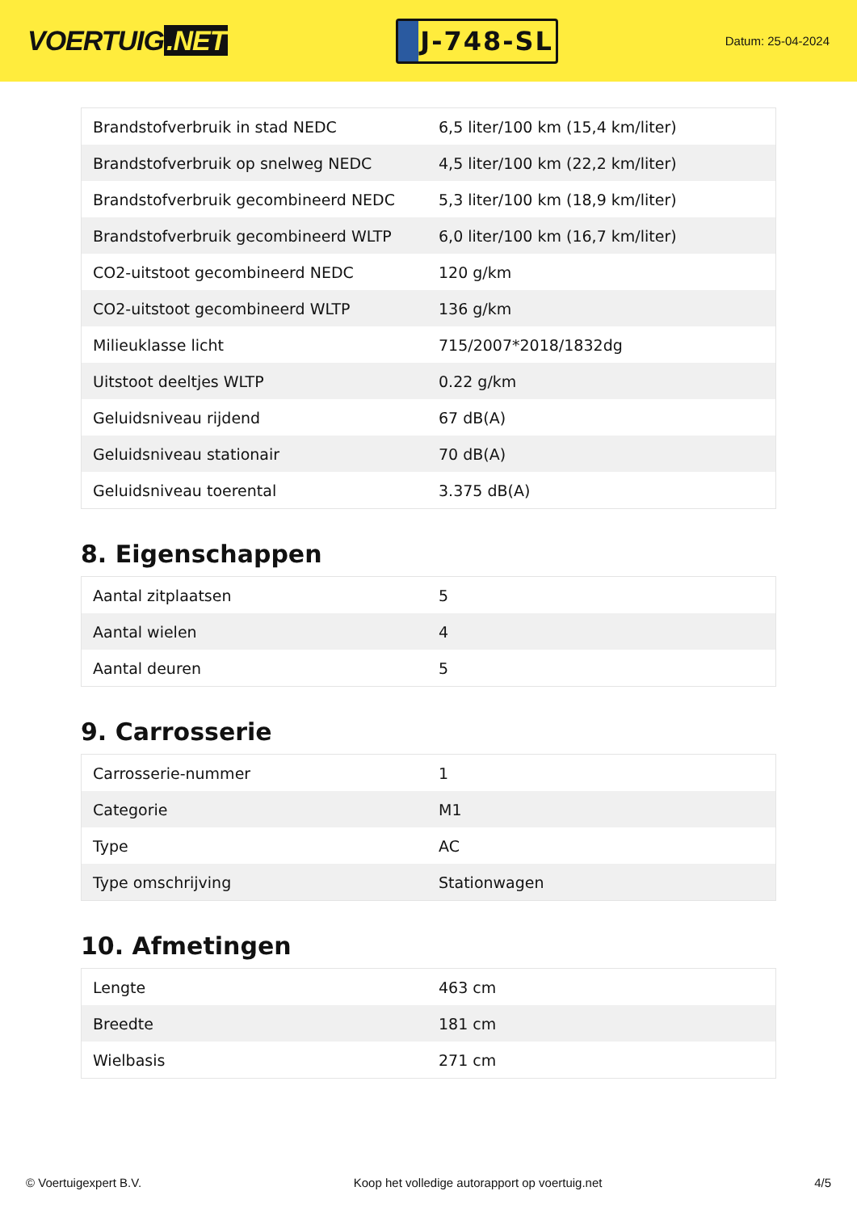VOERTUIG.NET
J-748-SL
Datum: 25-04-2024
| Brandstofverbruik in stad NEDC | 6,5 liter/100 km (15,4 km/liter) |
| Brandstofverbruik op snelweg NEDC | 4,5 liter/100 km (22,2 km/liter) |
| Brandstofverbruik gecombineerd NEDC | 5,3 liter/100 km (18,9 km/liter) |
| Brandstofverbruik gecombineerd WLTP | 6,0 liter/100 km (16,7 km/liter) |
| CO2-uitstoot gecombineerd NEDC | 120 g/km |
| CO2-uitstoot gecombineerd WLTP | 136 g/km |
| Milieuklasse licht | 715/2007*2018/1832dg |
| Uitstoot deeltjes WLTP | 0.22 g/km |
| Geluidsniveau rijdend | 67 dB(A) |
| Geluidsniveau stationair | 70 dB(A) |
| Geluidsniveau toerental | 3.375 dB(A) |
8. Eigenschappen
| Aantal zitplaatsen | 5 |
| Aantal wielen | 4 |
| Aantal deuren | 5 |
9. Carrosserie
| Carrosserie-nummer | 1 |
| Categorie | M1 |
| Type | AC |
| Type omschrijving | Stationwagen |
10. Afmetingen
| Lengte | 463 cm |
| Breedte | 181 cm |
| Wielbasis | 271 cm |
© Voertuigexpert B.V. Koop het volledige autorapport op voertuig.net 4/5